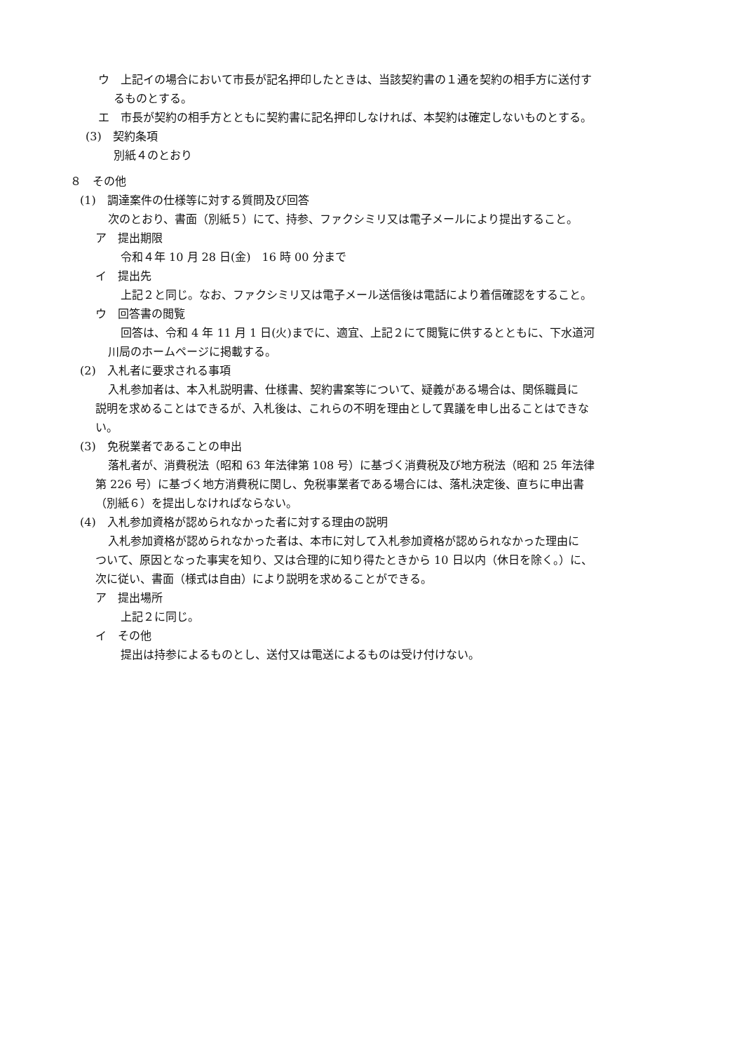ウ　上記イの場合において市長が記名押印したときは、当該契約書の１通を契約の相手方に送付す
るものとする。
エ　市長が契約の相手方とともに契約書に記名押印しなければ、本契約は確定しないものとする。
(3)　契約条項
別紙４のとおり
８　その他
(1)　調達案件の仕様等に対する質問及び回答
次のとおり、書面（別紙５）にて、持参、ファクシミリ又は電子メールにより提出すること。
ア　提出期限
令和４年 10 月 28 日(金)　16 時 00 分まで
イ　提出先
上記２と同じ。なお、ファクシミリ又は電子メール送信後は電話により着信確認をすること。
ウ　回答書の閲覧
回答は、令和 4 年 11 月 1 日(火)までに、適宜、上記２にて閲覧に供するとともに、下水道河
川局のホームページに掲載する。
(2)　入札者に要求される事項
入札参加者は、本入札説明書、仕様書、契約書案等について、疑義がある場合は、関係職員に
説明を求めることはできるが、入札後は、これらの不明を理由として異議を申し出ることはできな
い。
(3)　免税業者であることの申出
落札者が、消費税法（昭和 63 年法律第 108 号）に基づく消費税及び地方税法（昭和 25 年法律
第 226 号）に基づく地方消費税に関し、免税事業者である場合には、落札決定後、直ちに申出書
（別紙６）を提出しなければならない。
(4)　入札参加資格が認められなかった者に対する理由の説明
入札参加資格が認められなかった者は、本市に対して入札参加資格が認められなかった理由に
ついて、原因となった事実を知り、又は合理的に知り得たときから 10 日以内（休日を除く。）に、
次に従い、書面（様式は自由）により説明を求めることができる。
ア　提出場所
上記２に同じ。
イ　その他
提出は持参によるものとし、送付又は電送によるものは受け付けない。